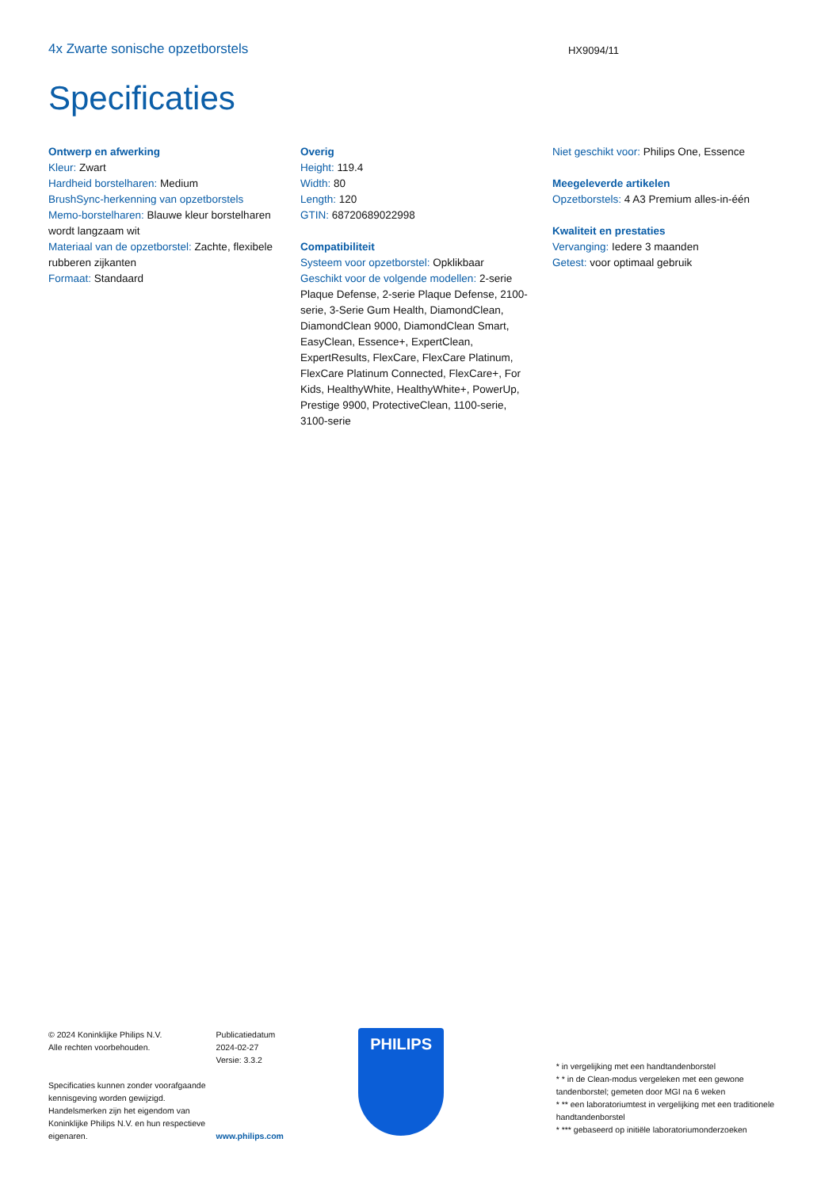4x Zwarte sonische opzetborstels
HX9094/11
Specificaties
Ontwerp en afwerking
Kleur: Zwart
Hardheid borstelharen: Medium
BrushSync-herkenning van opzetborstels
Memo-borstelharen: Blauwe kleur borstelharen wordt langzaam wit
Materiaal van de opzetborstel: Zachte, flexibele rubberen zijkanten
Formaat: Standaard
Overig
Height: 119.4
Width: 80
Length: 120
GTIN: 68720689022998
Compatibiliteit
Systeem voor opzetborstel: Opklikbaar
Geschikt voor de volgende modellen: 2-serie Plaque Defense, 2-serie Plaque Defense, 2100-serie, 3-Serie Gum Health, DiamondClean, DiamondClean 9000, DiamondClean Smart, EasyClean, Essence+, ExpertClean, ExpertResults, FlexCare, FlexCare Platinum, FlexCare Platinum Connected, FlexCare+, For Kids, HealthyWhite, HealthyWhite+, PowerUp, Prestige 9900, ProtectiveClean, 1100-serie, 3100-serie
Niet geschikt voor: Philips One, Essence
Meegeleverde artikelen
Opzetborstels: 4 A3 Premium alles-in-één
Kwaliteit en prestaties
Vervanging: Iedere 3 maanden
Getest: voor optimaal gebruik
© 2024 Koninklijke Philips N.V.
Alle rechten voorbehouden.
Specificaties kunnen zonder voorafgaande kennisgeving worden gewijzigd. Handelsmerken zijn het eigendom van Koninklijke Philips N.V. en hun respectieve eigenaren.
Publicatiedatum
2024-02-27
Versie: 3.3.2
www.philips.com
PHILIPS
* in vergelijking met een handtandenborstel
* * in de Clean-modus vergeleken met een gewone tandenborstel; gemeten door MGI na 6 weken
* ** een laboratoriumtest in vergelijking met een traditionele handtandenborstel
* *** gebaseerd op initiële laboratoriumonderzoeken